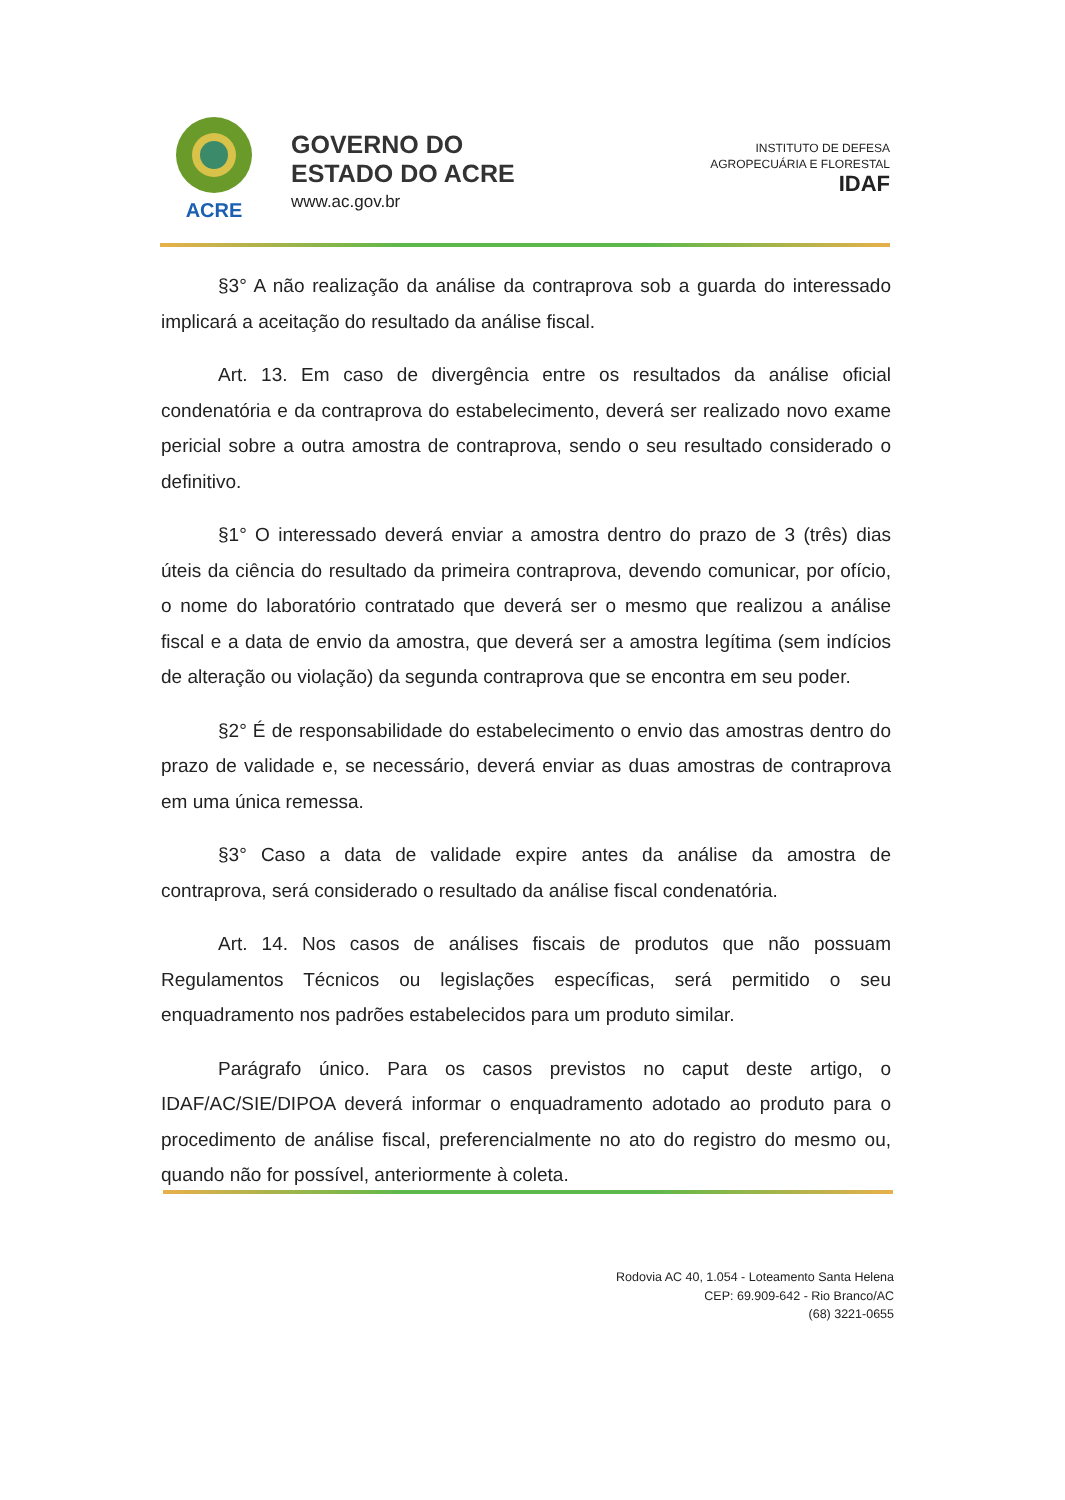ACRE
GOVERNO DO
ESTADO DO ACRE
www.ac.gov.br
INSTITUTO DE DEFESA
AGROPECUÁRIA E FLORESTAL
IDAF
§3° A não realização da análise da contraprova sob a guarda do interessado implicará a aceitação do resultado da análise fiscal.
Art. 13. Em caso de divergência entre os resultados da análise oficial condenatória e da contraprova do estabelecimento, deverá ser realizado novo exame pericial sobre a outra amostra de contraprova, sendo o seu resultado considerado o definitivo.
§1° O interessado deverá enviar a amostra dentro do prazo de 3 (três) dias úteis da ciência do resultado da primeira contraprova, devendo comunicar, por ofício, o nome do laboratório contratado que deverá ser o mesmo que realizou a análise fiscal e a data de envio da amostra, que deverá ser a amostra legítima (sem indícios de alteração ou violação) da segunda contraprova que se encontra em seu poder.
§2° É de responsabilidade do estabelecimento o envio das amostras dentro do prazo de validade e, se necessário, deverá enviar as duas amostras de contraprova em uma única remessa.
§3° Caso a data de validade expire antes da análise da amostra de contraprova, será considerado o resultado da análise fiscal condenatória.
Art. 14. Nos casos de análises fiscais de produtos que não possuam Regulamentos Técnicos ou legislações específicas, será permitido o seu enquadramento nos padrões estabelecidos para um produto similar.
Parágrafo único. Para os casos previstos no caput deste artigo, o IDAF/AC/SIE/DIPOA deverá informar o enquadramento adotado ao produto para o procedimento de análise fiscal, preferencialmente no ato do registro do mesmo ou, quando não for possível, anteriormente à coleta.
Rodovia AC 40, 1.054 - Loteamento Santa Helena
CEP: 69.909-642 - Rio Branco/AC
(68) 3221-0655